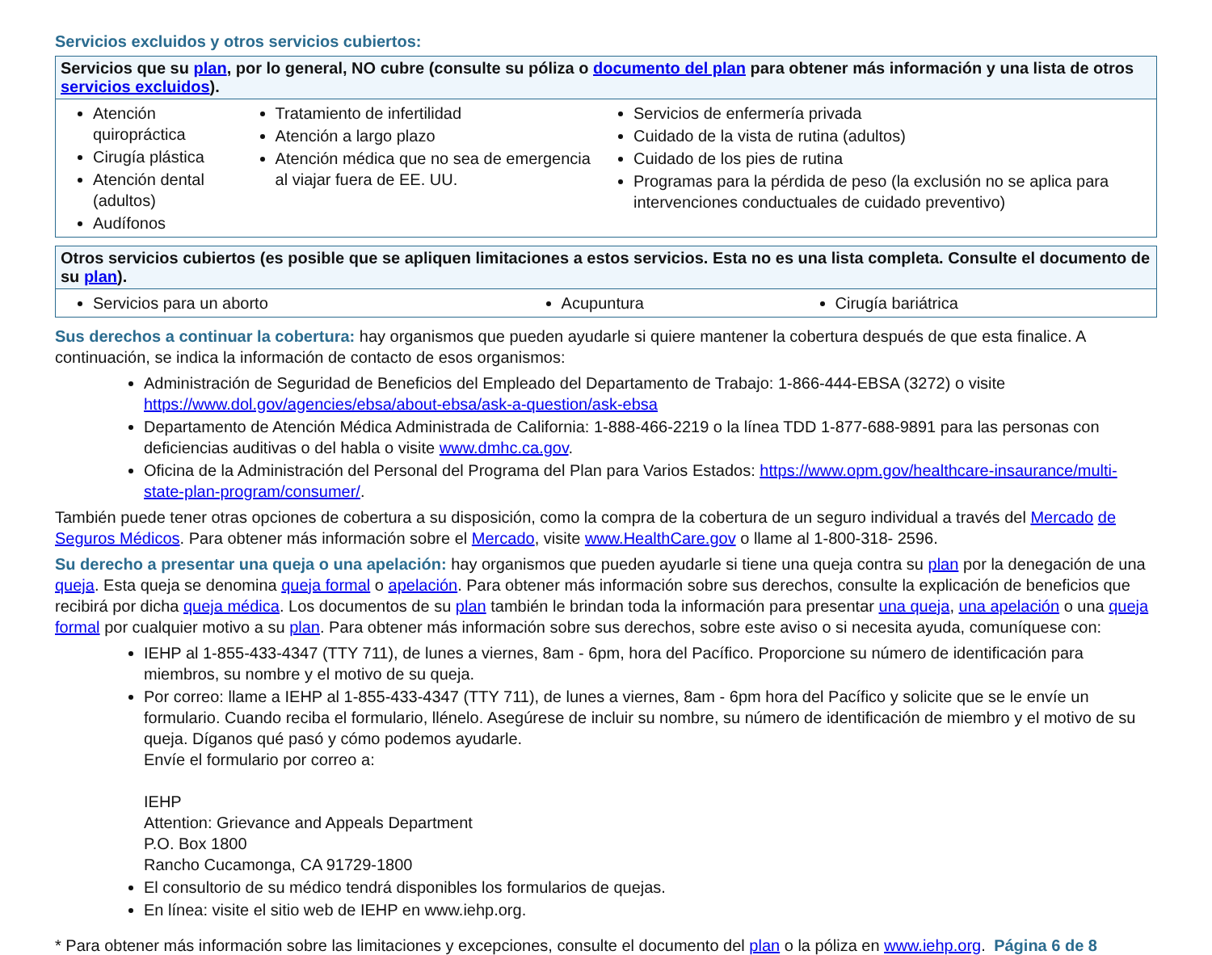Servicios excluidos y otros servicios cubiertos:
| Servicios que su plan , por lo general, NO cubre (consulte su póliza o documento del plan para obtener más información y una lista de otros servicios excluidos ). | | |
| --- | --- | --- |
| Atención quiropráctica Cirugía plástica Atención dental (adultos) Audífonos | Tratamiento de infertilidad Atención a largo plazo Atención médica que no sea de emergencia al viajar fuera de EE. UU. | Servicios de enfermería privada Cuidado de la vista de rutina (adultos) Cuidado de los pies de rutina Programas para la pérdida de peso (la exclusión no se aplica para intervenciones conductuales de cuidado preventivo) |
| Otros servicios cubiertos (es posible que se apliquen limitaciones a estos servicios. Esta no es una lista completa. Consulte el documento de su plan ). | | |
| --- | --- | --- |
| Servicios para un aborto | Acupuntura | Cirugía bariátrica |
Sus derechos a continuar la cobertura: hay organismos que pueden ayudarle si quiere mantener la cobertura después de que esta finalice. A continuación, se indica la información de contacto de esos organismos:
Administración de Seguridad de Beneficios del Empleado del Departamento de Trabajo: 1-866-444-EBSA (3272) o visite https://www.dol.gov/agencies/ebsa/about-ebsa/ask-a-question/ask-ebsa
Departamento de Atención Médica Administrada de California: 1-888-466-2219 o la línea TDD 1-877-688-9891 para las personas con deficiencias auditivas o del habla o visite www.dmhc.ca.gov.
Oficina de la Administración del Personal del Programa del Plan para Varios Estados: https://www.opm.gov/healthcare-insaurance/multi-state-plan-program/consumer/.
También puede tener otras opciones de cobertura a su disposición, como la compra de la cobertura de un seguro individual a través del Mercado de Seguros Médicos. Para obtener más información sobre el Mercado, visite www.HealthCare.gov o llame al 1-800-318- 2596.
Su derecho a presentar una queja o una apelación: hay organismos que pueden ayudarle si tiene una queja contra su plan por la denegación de una queja. Esta queja se denomina queja formal o apelación. Para obtener más información sobre sus derechos, consulte la explicación de beneficios que recibirá por dicha queja médica. Los documentos de su plan también le brindan toda la información para presentar una queja, una apelación o una queja formal por cualquier motivo a su plan. Para obtener más información sobre sus derechos, sobre este aviso o si necesita ayuda, comuníquese con:
IEHP al 1-855-433-4347 (TTY 711), de lunes a viernes, 8am - 6pm, hora del Pacífico. Proporcione su número de identificación para miembros, su nombre y el motivo de su queja.
Por correo: llame a IEHP al 1-855-433-4347 (TTY 711), de lunes a viernes, 8am - 6pm hora del Pacífico y solicite que se le envíe un formulario. Cuando reciba el formulario, llénelo. Asegúrese de incluir su nombre, su número de identificación de miembro y el motivo de su queja. Díganos qué pasó y cómo podemos ayudarle.
Envíe el formulario por correo a:
IEHP
Attention: Grievance and Appeals Department
P.O. Box 1800
Rancho Cucamonga, CA 91729-1800
El consultorio de su médico tendrá disponibles los formularios de quejas.
En línea: visite el sitio web de IEHP en www.iehp.org.
* Para obtener más información sobre las limitaciones y excepciones, consulte el documento del plan o la póliza en www.iehp.org. Página 6 de 8